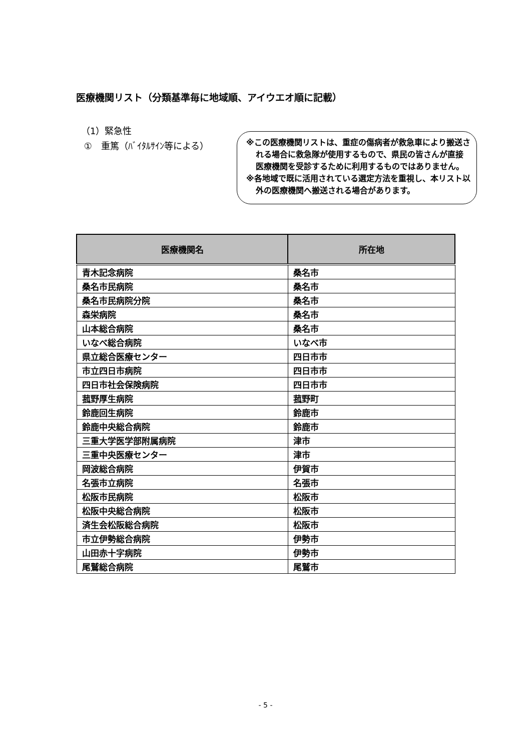医療機関リスト（分類基準毎に地域順、アイウエオ順に記載）
（1）緊急性
①　重篤（ﾊﾞｲﾀﾙｻｲﾝ等による）
※この医療機関リストは、重症の傷病者が救急車により搬送される場合に救急隊が使用するもので、県民の皆さんが直接医療機関を受診するために利用するものではありません。
※各地域で既に活用されている選定方法を重視し、本リスト以外の医療機関へ搬送される場合があります。
| 医療機関名 | 所在地 |
| --- | --- |
| 青木記念病院 | 桑名市 |
| 桑名市民病院 | 桑名市 |
| 桑名市民病院分院 | 桑名市 |
| 森栄病院 | 桑名市 |
| 山本総合病院 | 桑名市 |
| いなべ総合病院 | いなべ市 |
| 県立総合医療センター | 四日市市 |
| 市立四日市病院 | 四日市市 |
| 四日市社会保険病院 | 四日市市 |
| 菰野厚生病院 | 菰野町 |
| 鈴鹿回生病院 | 鈴鹿市 |
| 鈴鹿中央総合病院 | 鈴鹿市 |
| 三重大学医学部附属病院 | 津市 |
| 三重中央医療センター | 津市 |
| 岡波総合病院 | 伊賀市 |
| 名張市立病院 | 名張市 |
| 松阪市民病院 | 松阪市 |
| 松阪中央総合病院 | 松阪市 |
| 済生会松阪総合病院 | 松阪市 |
| 市立伊勢総合病院 | 伊勢市 |
| 山田赤十字病院 | 伊勢市 |
| 尾鷲総合病院 | 尾鷲市 |
- 5 -